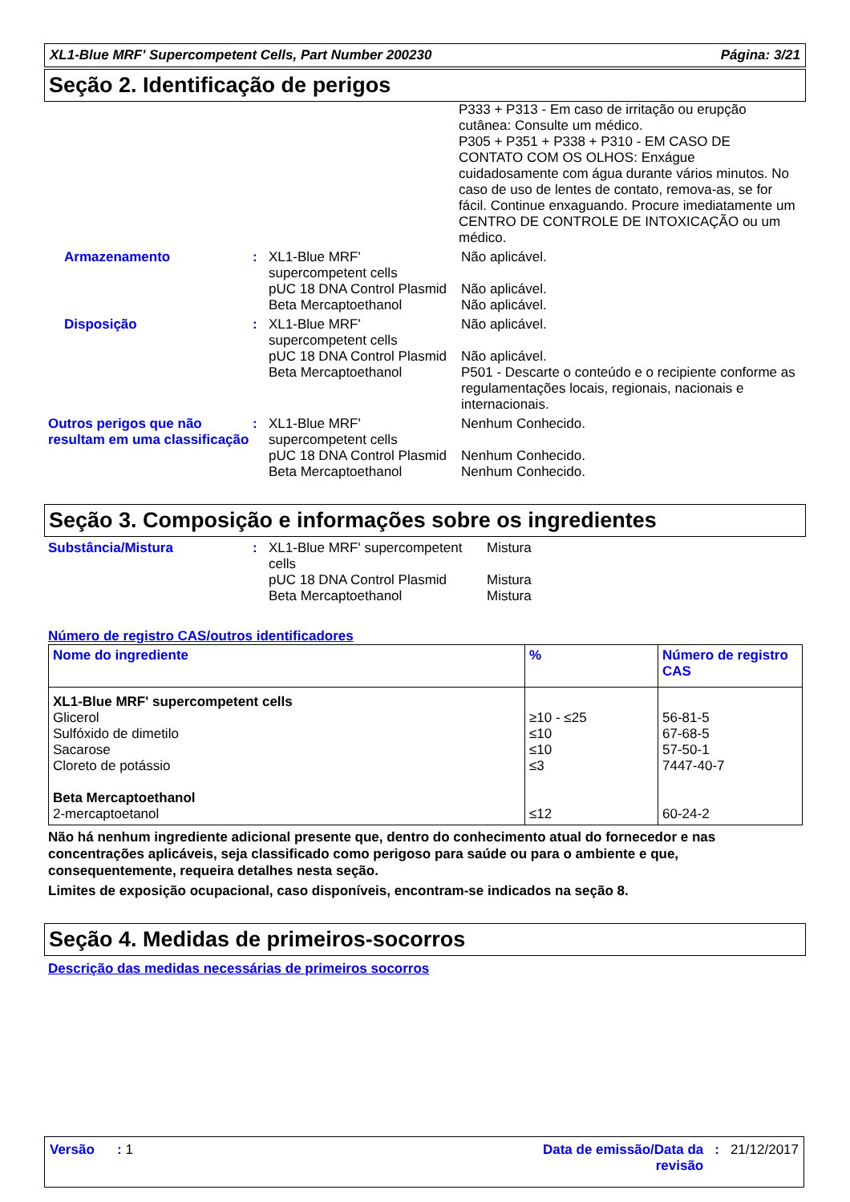XL1-Blue MRF' Supercompetent Cells, Part Number 200230 Página: 3/21
Seção 2. Identificação de perigos
P333 + P313 - Em caso de irritação ou erupção cutânea: Consulte um médico.
P305 + P351 + P338 + P310 - EM CASO DE CONTATO COM OS OLHOS: Enxágue cuidadosamente com água durante vários minutos. No caso de uso de lentes de contato, remova-as, se for fácil. Continue enxaguando. Procure imediatamente um CENTRO DE CONTROLE DE INTOXICAÇÃO ou um médico.
Armazenamento
:
XL1-Blue MRF' supercompetent cells
pUC 18 DNA Control Plasmid
Beta Mercaptoethanol
Não aplicável.
Não aplicável.
Não aplicável.
Disposição
:
XL1-Blue MRF' supercompetent cells
pUC 18 DNA Control Plasmid
Beta Mercaptoethanol
Não aplicável.
Não aplicável.
P501 - Descarte o conteúdo e o recipiente conforme as regulamentações locais, regionais, nacionais e internacionais.
Outros perigos que não resultam em uma classificação
:
XL1-Blue MRF' supercompetent cells
pUC 18 DNA Control Plasmid
Beta Mercaptoethanol
Nenhum Conhecido.
Nenhum Conhecido.
Nenhum Conhecido.
Seção 3. Composição e informações sobre os ingredientes
Substância/Mistura
:
XL1-Blue MRF' supercompetent cells
pUC 18 DNA Control Plasmid
Beta Mercaptoethanol
Mistura
Mistura
Mistura
Número de registro CAS/outros identificadores
| Nome do ingrediente | % | Número de registro CAS |
| --- | --- | --- |
| XL1-Blue MRF' supercompetent cells Glicerol Sulfóxido de dimetilo Sacarose Cloreto de potássio Beta Mercaptoethanol 2-mercaptoetanol | ≥10 - ≤25 ≤10 ≤10 ≤3 ≤12 | 56-81-5 67-68-5 57-50-1 7447-40-7 60-24-2 |
Não há nenhum ingrediente adicional presente que, dentro do conhecimento atual do fornecedor e nas concentrações aplicáveis, seja classificado como perigoso para saúde ou para o ambiente e que, consequentemente, requeira detalhes nesta seção.
Limites de exposição ocupacional, caso disponíveis, encontram-se indicados na seção 8.
Seção 4. Medidas de primeiros-socorros
Descrição das medidas necessárias de primeiros socorros
Versão : 1 Data de emissão/Data da revisão: 21/12/2017